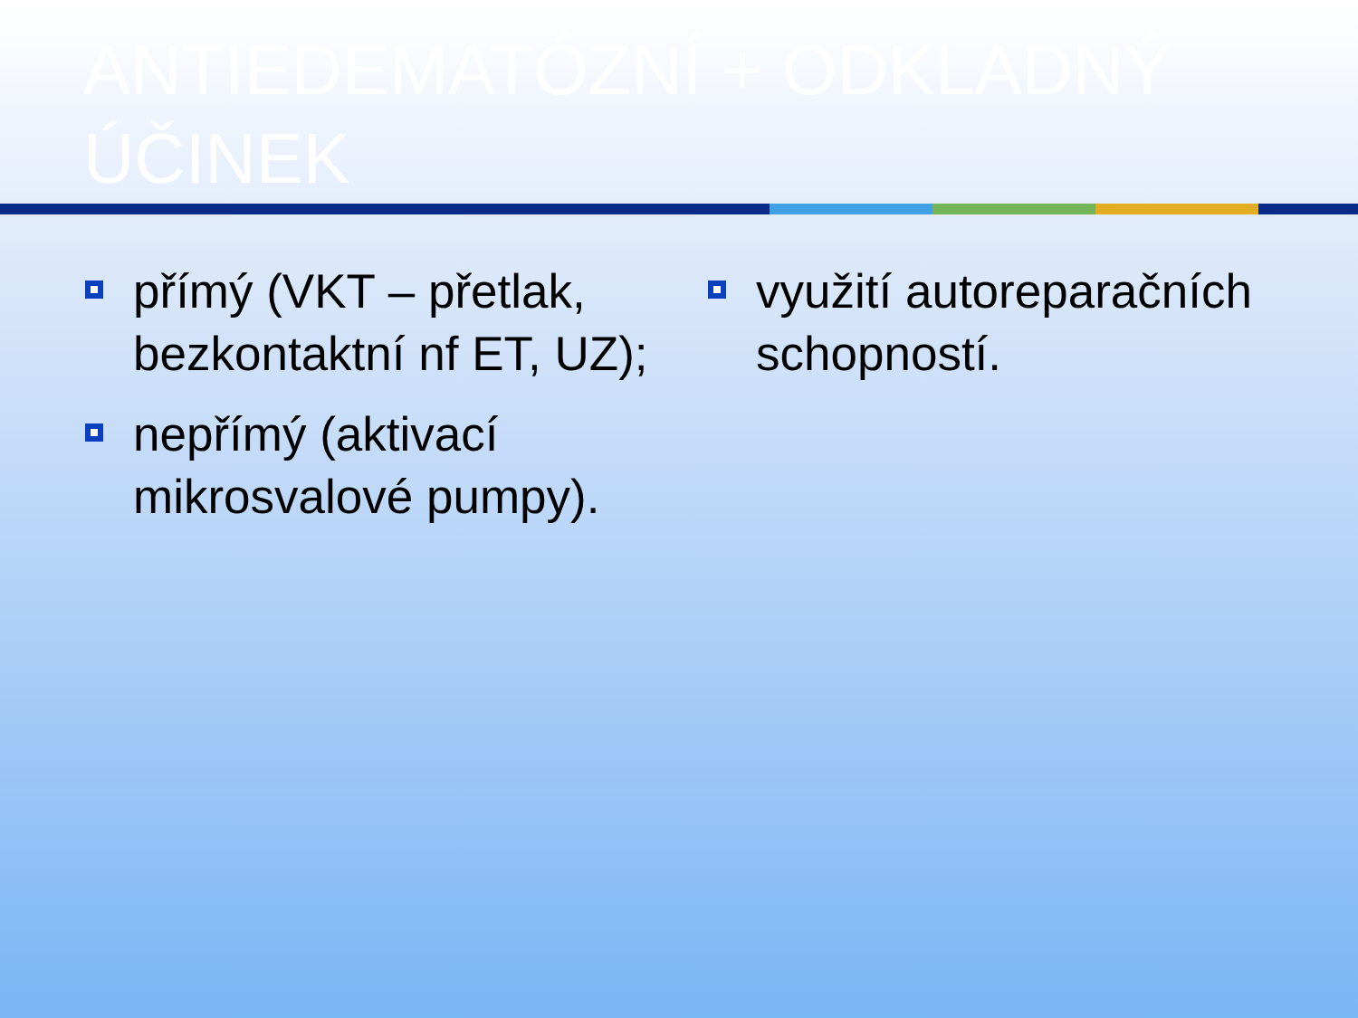ANTIEDEMATÓZNÍ + ODKLADNÝ ÚČINEK
přímý (VKT – přetlak, bezkontaktní nf ET, UZ);
nepřímý (aktivací mikrosvalové pumpy).
využití autoreparačních schopností.